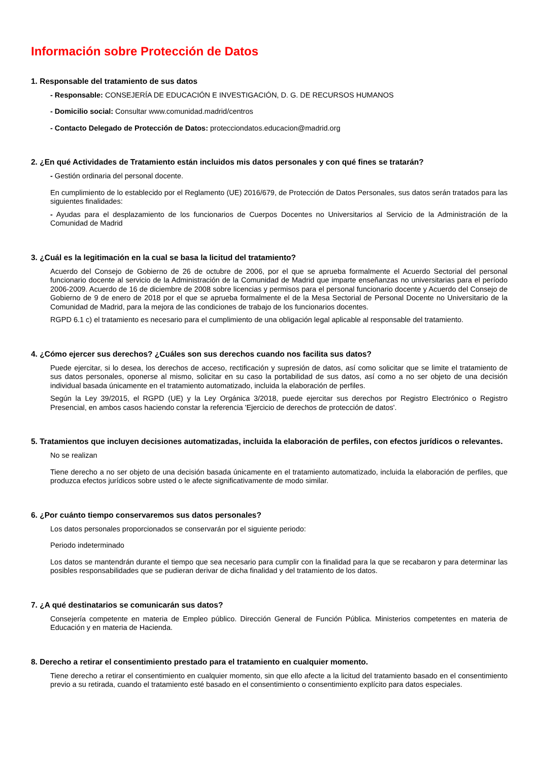Información sobre Protección de Datos
1. Responsable del tratamiento de sus datos
- Responsable: CONSEJERÍA DE EDUCACIÓN E INVESTIGACIÓN, D. G. DE RECURSOS HUMANOS
- Domicilio social: Consultar www.comunidad.madrid/centros
- Contacto Delegado de Protección de Datos: protecciondatos.educacion@madrid.org
2. ¿En qué Actividades de Tratamiento están incluidos mis datos personales y con qué fines se tratarán?
- Gestión ordinaria del personal docente.
En cumplimiento de lo establecido por el Reglamento (UE) 2016/679, de Protección de Datos Personales, sus datos serán tratados para las siguientes finalidades:
- Ayudas para el desplazamiento de los funcionarios de Cuerpos Docentes no Universitarios al Servicio de la Administración de la Comunidad de Madrid
3. ¿Cuál es la legitimación en la cual se basa la licitud del tratamiento?
Acuerdo del Consejo de Gobierno de 26 de octubre de 2006, por el que se aprueba formalmente el Acuerdo Sectorial del personal funcionario docente al servicio de la Administración de la Comunidad de Madrid que imparte enseñanzas no universitarias para el período 2006-2009. Acuerdo de 16 de diciembre de 2008 sobre licencias y permisos para el personal funcionario docente y Acuerdo del Consejo de Gobierno de 9 de enero de 2018 por el que se aprueba formalmente el de la Mesa Sectorial de Personal Docente no Universitario de la Comunidad de Madrid, para la mejora de las condiciones de trabajo de los funcionarios docentes.
RGPD 6.1 c) el tratamiento es necesario para el cumplimiento de una obligación legal aplicable al responsable del tratamiento.
4. ¿Cómo ejercer sus derechos? ¿Cuáles son sus derechos cuando nos facilita sus datos?
Puede ejercitar, si lo desea, los derechos de acceso, rectificación y supresión de datos, así como solicitar que se limite el tratamiento de sus datos personales, oponerse al mismo, solicitar en su caso la portabilidad de sus datos, así como a no ser objeto de una decisión individual basada únicamente en el tratamiento automatizado, incluida la elaboración de perfiles.
Según la Ley 39/2015, el RGPD (UE) y la Ley Orgánica 3/2018, puede ejercitar sus derechos por Registro Electrónico o Registro Presencial, en ambos casos haciendo constar la referencia 'Ejercicio de derechos de protección de datos'.
5. Tratamientos que incluyen decisiones automatizadas, incluida la elaboración de perfiles, con efectos jurídicos o relevantes.
No se realizan
Tiene derecho a no ser objeto de una decisión basada únicamente en el tratamiento automatizado, incluida la elaboración de perfiles, que produzca efectos jurídicos sobre usted o le afecte significativamente de modo similar.
6. ¿Por cuánto tiempo conservaremos sus datos personales?
Los datos personales proporcionados se conservarán por el siguiente periodo:
Periodo indeterminado
Los datos se mantendrán durante el tiempo que sea necesario para cumplir con la finalidad para la que se recabaron y para determinar las posibles responsabilidades que se pudieran derivar de dicha finalidad y del tratamiento de los datos.
7. ¿A qué destinatarios se comunicarán sus datos?
Consejería competente en materia de Empleo público. Dirección General de Función Pública. Ministerios competentes en materia de Educación y en materia de Hacienda.
8. Derecho a retirar el consentimiento prestado para el tratamiento en cualquier momento.
Tiene derecho a retirar el consentimiento en cualquier momento, sin que ello afecte a la licitud del tratamiento basado en el consentimiento previo a su retirada, cuando el tratamiento esté basado en el consentimiento o consentimiento explícito para datos especiales.